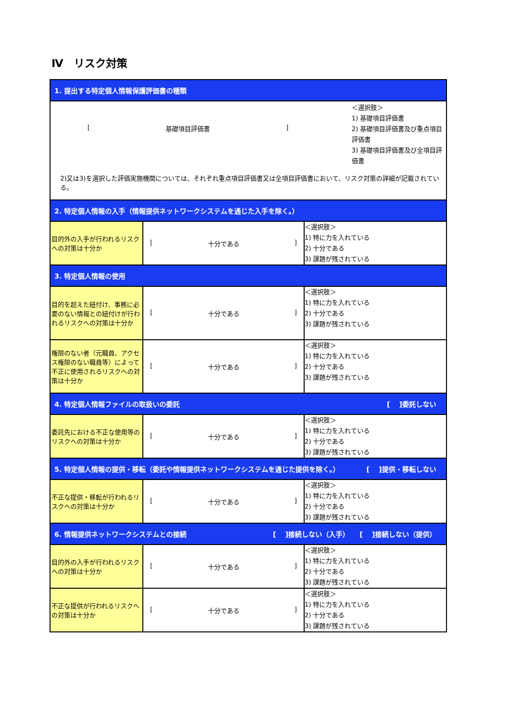Ⅳ　リスク対策
| 1. 提出する特定個人情報保護評価書の種類 | | |
| [ 基礎項目評価書 ] ＜選択肢＞ 1) 基礎項目評価書 2) 基礎項目評価書及び重点項目評価書 3) 基礎項目評価書及び全項目評価書 2)又は3)を選択した評価実施機関については、それぞれ重点項目評価書又は全項目評価書において、リスク対策の詳細が記載されている。 | | |
| 2. 特定個人情報の入手（情報提供ネットワークシステムを通じた入手を除く。） | | |
| 目的外の入手が行われるリスクへの対策は十分か | [ 十分である ] | ＜選択肢＞ 1) 特に力を入れている 2) 十分である 3) 課題が残されている |
| 3. 特定個人情報の使用 | | |
| 目的を超えた紐付け、事務に必要のない情報との紐付けが行われるリスクへの対策は十分か | [ 十分である ] | ＜選択肢＞ 1) 特に力を入れている 2) 十分である 3) 課題が残されている |
| 権限のない者（元職員、アクセス権限のない職員等）によって不正に使用されるリスクへの対策は十分か | [ 十分である ] | ＜選択肢＞ 1) 特に力を入れている 2) 十分である 3) 課題が残されている |
| 4. 特定個人情報ファイルの取扱いの委託 [ ]委託しない | | |
| 委託先における不正な使用等のリスクへの対策は十分か | [ 十分である ] | ＜選択肢＞ 1) 特に力を入れている 2) 十分である 3) 課題が残されている |
| 5. 特定個人情報の提供・移転（委託や情報提供ネットワークシステムを通じた提供を除く。） [ ]提供・移転しない | | |
| 不正な提供・移転が行われるリスクへの対策は十分か | [ 十分である ] | ＜選択肢＞ 1) 特に力を入れている 2) 十分である 3) 課題が残されている |
| 6. 情報提供ネットワークシステムとの接続 [ ]接続しない（入手） [ ]接続しない（提供） | | |
| 目的外の入手が行われるリスクへの対策は十分か | [ 十分である ] | ＜選択肢＞ 1) 特に力を入れている 2) 十分である 3) 課題が残されている |
| 不正な提供が行われるリスクへの対策は十分か | [ 十分である ] | ＜選択肢＞ 1) 特に力を入れている 2) 十分である 3) 課題が残されている |